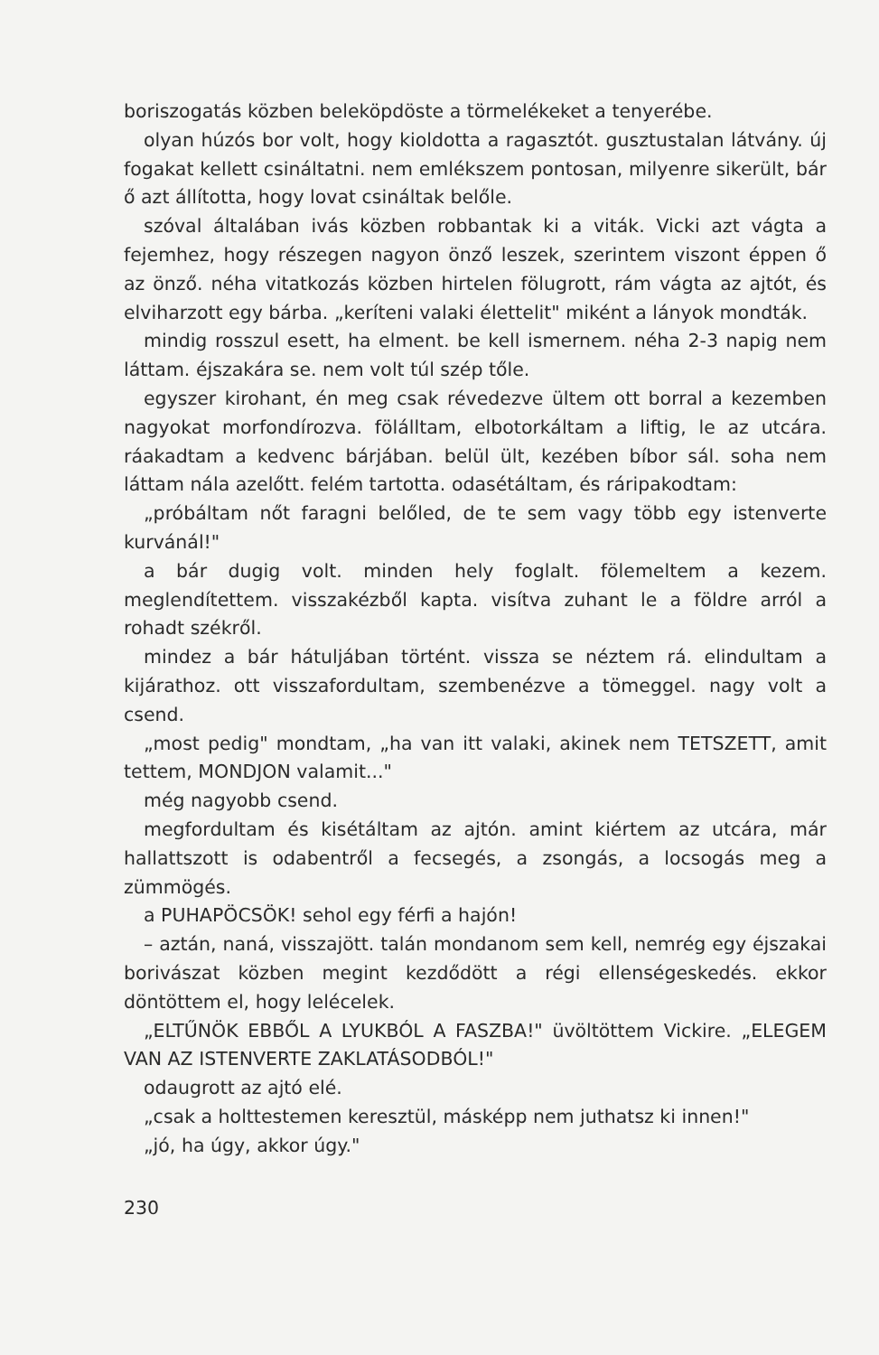boriszogatás közben beleköpdöste a törmelékeket a tenyerébe.
olyan húzós bor volt, hogy kioldotta a ragasztót. gusztustalan látvány. új fogakat kellett csináltatni. nem emlékszem pontosan, milyenre sikerült, bár ő azt állította, hogy lovat csináltak belőle.
szóval általában ivás közben robbantak ki a viták. Vicki azt vágta a fejemhez, hogy részegen nagyon önző leszek, szerintem viszont éppen ő az önző. néha vitatkozás közben hirtelen fölugrott, rám vágta az ajtót, és elviharzott egy bárba. „keríteni valaki élettelit" miként a lányok mondták.
mindig rosszul esett, ha elment. be kell ismernem. néha 2-3 napig nem láttam. éjszakára se. nem volt túl szép tőle.
egyszer kirohant, én meg csak révedezve ültem ott borral a kezemben nagyokat morfondírozva. fölálltam, elbotorkáltam a liftig, le az utcára. ráakadtam a kedvenc bárjában. belül ült, kezében bíbor sál. soha nem láttam nála azelőtt. felém tartotta. odasétáltam, és ráripakodtam:
„próbáltam nőt faragni belőled, de te sem vagy több egy istenverte kurvánál!"
a bár dugig volt. minden hely foglalt. fölemeltem a kezem. meglendítettem. visszakézből kapta. visítva zuhant le a földre arról a rohadt székről.
mindez a bár hátuljában történt. vissza se néztem rá. elindultam a kijárathoz. ott visszafordultam, szembenézve a tömeggel. nagy volt a csend.
„most pedig" mondtam, „ha van itt valaki, akinek nem TETSZETT, amit tettem, MONDJON valamit..."
még nagyobb csend.
megfordultam és kisétáltam az ajtón. amint kiértem az utcára, már hallattszott is odabentről a fecsegés, a zsongás, a locsogás meg a zümmögés.
a PUHAPÖCSÖK! sehol egy férfi a hajón!
– aztán, naná, visszajött. talán mondanom sem kell, nemrég egy éjszakai borivászat közben megint kezdődött a régi ellenségeskedés. ekkor döntöttem el, hogy lelécelek.
„ELTŰNÖK EBBŐL A LYUKBÓL A FASZBA!" üvöltöttem Vickire. „ELEGEM VAN AZ ISTENVERTE ZAKLATÁSODBÓL!"
odaugrott az ajtó elé.
„csak a holttestemen keresztül, másképp nem juthatsz ki innen!"
„jó, ha úgy, akkor úgy."
230